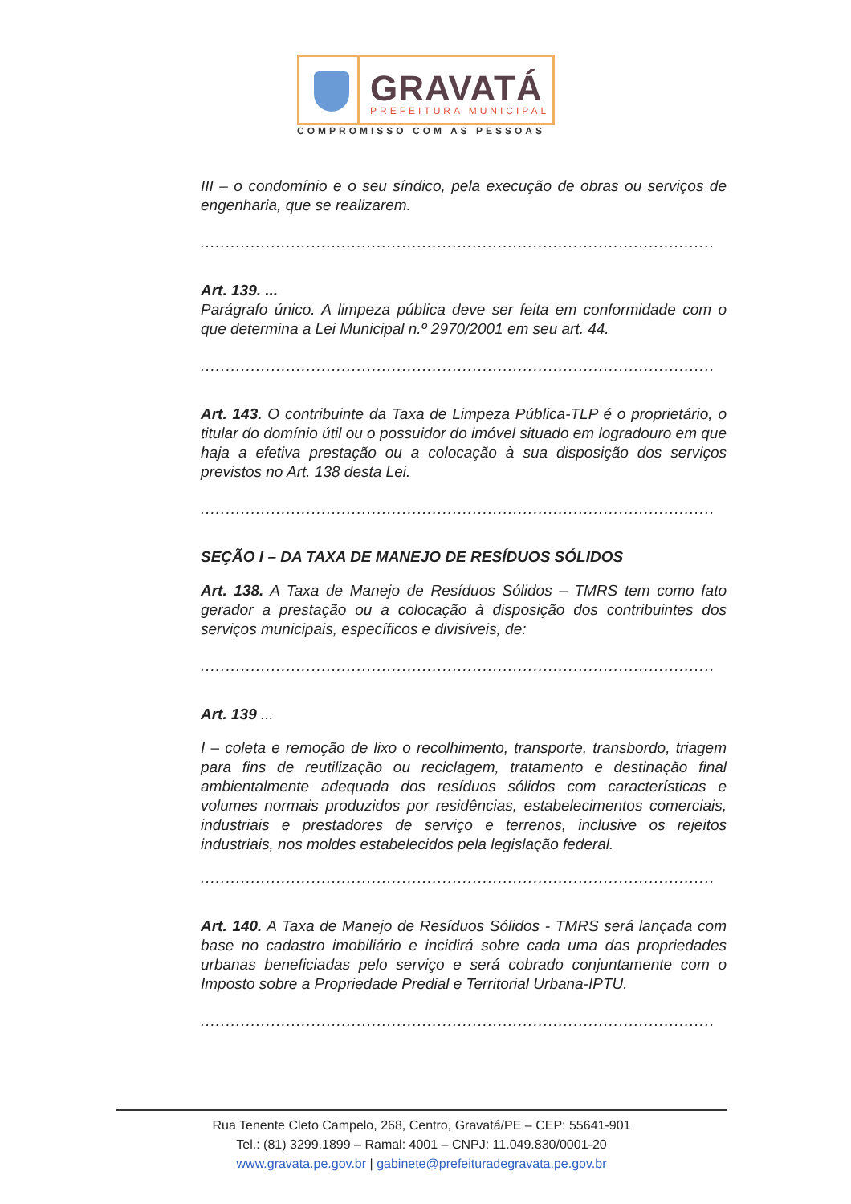GRAVATÁ
PREFEITURA MUNICIPAL
COMPROMISSO COM AS PESSOAS
III – o condomínio e o seu síndico, pela execução de obras ou serviços de engenharia, que se realizarem.
......................................................................................................
Art. 139. ...
Parágrafo único. A limpeza pública deve ser feita em conformidade com o que determina a Lei Municipal n.º 2970/2001 em seu art. 44.
......................................................................................................
Art. 143. O contribuinte da Taxa de Limpeza Pública-TLP é o proprietário, o titular do domínio útil ou o possuidor do imóvel situado em logradouro em que haja a efetiva prestação ou a colocação à sua disposição dos serviços previstos no Art. 138 desta Lei.
......................................................................................................
SEÇÃO I – DA TAXA DE MANEJO DE RESÍDUOS SÓLIDOS
Art. 138. A Taxa de Manejo de Resíduos Sólidos – TMRS tem como fato gerador a prestação ou a colocação à disposição dos contribuintes dos serviços municipais, específicos e divisíveis, de:
......................................................................................................
Art. 139 ...
I – coleta e remoção de lixo o recolhimento, transporte, transbordo, triagem para fins de reutilização ou reciclagem, tratamento e destinação final ambientalmente adequada dos resíduos sólidos com características e volumes normais produzidos por residências, estabelecimentos comerciais, industriais e prestadores de serviço e terrenos, inclusive os rejeitos industriais, nos moldes estabelecidos pela legislação federal.
......................................................................................................
Art. 140. A Taxa de Manejo de Resíduos Sólidos - TMRS será lançada com base no cadastro imobiliário e incidirá sobre cada uma das propriedades urbanas beneficiadas pelo serviço e será cobrado conjuntamente com o Imposto sobre a Propriedade Predial e Territorial Urbana-IPTU.
......................................................................................................
Rua Tenente Cleto Campelo, 268, Centro, Gravatá/PE – CEP: 55641-901
Tel.: (81) 3299.1899 – Ramal: 4001 – CNPJ: 11.049.830/0001-20
www.gravata.pe.gov.br | gabinete@prefeituradegravata.pe.gov.br